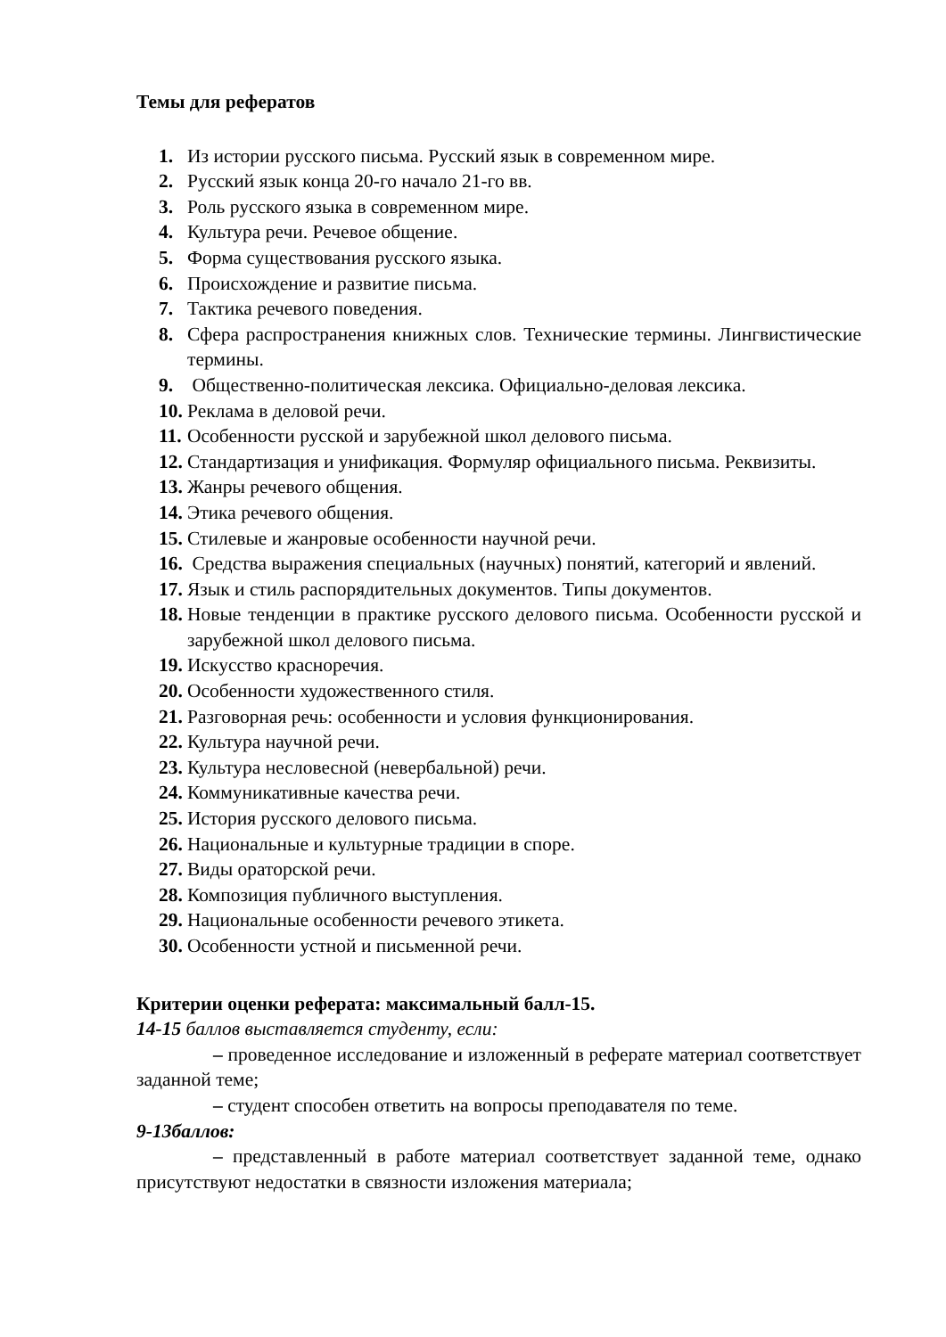Темы для рефератов
1. Из истории русского письма. Русский язык в современном мире.
2. Русский язык конца 20-го начало 21-го вв.
3. Роль русского языка в современном мире.
4. Культура речи. Речевое общение.
5. Форма существования русского языка.
6. Происхождение и развитие письма.
7. Тактика речевого поведения.
8. Сфера распространения книжных слов. Технические термины. Лингвистические термины.
9. Общественно-политическая лексика. Официально-деловая лексика.
10. Реклама в деловой речи.
11. Особенности русской и зарубежной школ делового письма.
12. Стандартизация и унификация. Формуляр официального письма. Реквизиты.
13. Жанры речевого общения.
14. Этика речевого общения.
15. Стилевые и жанровые особенности научной речи.
16. Средства выражения специальных (научных) понятий, категорий и явлений.
17. Язык и стиль распорядительных документов. Типы документов.
18. Новые тенденции в практике русского делового письма. Особенности русской и зарубежной школ делового письма.
19. Искусство красноречия.
20. Особенности художественного стиля.
21. Разговорная речь: особенности и условия функционирования.
22. Культура научной речи.
23. Культура несловесной (невербальной) речи.
24. Коммуникативные качества речи.
25. История русского делового письма.
26. Национальные и культурные традиции в споре.
27. Виды ораторской речи.
28. Композиция публичного выступления.
29. Национальные особенности речевого этикета.
30. Особенности устной и письменной речи.
Критерии оценки реферата: максимальный балл-15.
14-15 баллов выставляется студенту, если:
– проведенное исследование и изложенный в реферате материал соответствует заданной теме;
– студент способен ответить на вопросы преподавателя по теме.
9-13баллов:
– представленный в работе материал соответствует заданной теме, однако присутствуют недостатки в связности изложения материала;